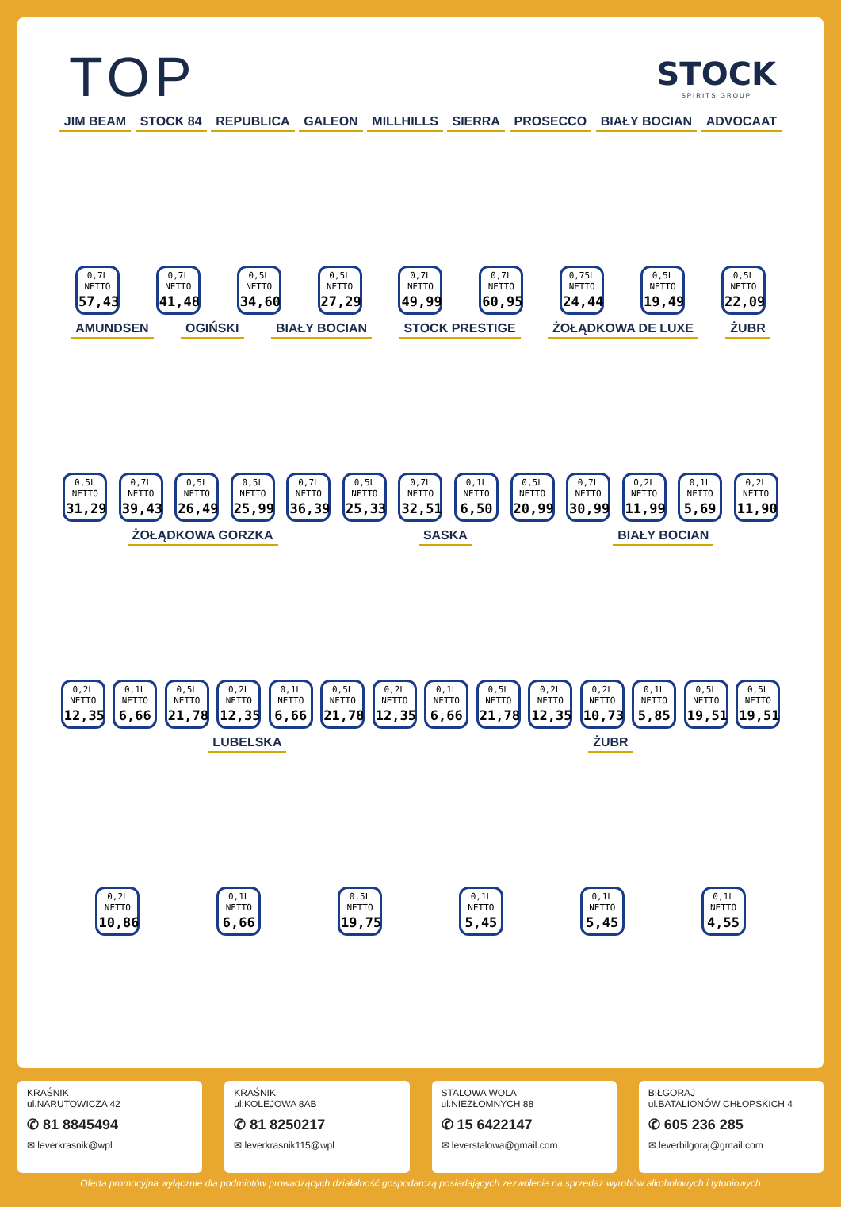TOP
STOCK
SPIRITS GROUP
JIM BEAM STOCK 84 REPUBLICA GALEON MILLHILLS SIERRA PROSECCO BIAŁY BOCIAN ADVOCAAT
0,7L NETTO
57,43
0,7L NETTO
41,48
0,5L NETTO
34,60
0,5L NETTO
27,29
0,7L NETTO
49,99
0,7L NETTO
60,95
0,75L NETTO
24,44
0,5L NETTO
19,49
0,5L NETTO
22,09
AMUNDSEN OGIŃSKI BIAŁY BOCIAN STOCK PRESTIGE ŻOŁĄDKOWA DE LUXE ŻUBR
0,5L NETTO
31,29
0,7L NETTO
39,43
0,5L NETTO
26,49
0,5L NETTO
25,99
0,7L NETTO
36,39
0,5L NETTO
25,33
0,7L NETTO
32,51
0,1L NETTO
6,50
0,5L NETTO
20,99
0,7L NETTO
30,99
0,2L NETTO
11,99
0,1L NETTO
5,69
0,2L NETTO
11,90
ŻOŁĄDKOWA GORZKA SASKA BIAŁY BOCIAN
0,2L NETTO
12,35
0,1L NETTO
6,66
0,5L NETTO
21,78
0,2L NETTO
12,35
0,1L NETTO
6,66
0,5L NETTO
21,78
0,2L NETTO
12,35
0,1L NETTO
6,66
0,5L NETTO
21,78
0,2L NETTO
12,35
0,2L NETTO
10,73
0,1L NETTO
5,85
0,5L NETTO
19,51
0,5L NETTO
19,51
LUBELSKA ŻUBR
0,2L NETTO
10,86
0,1L NETTO
6,66
0,5L NETTO
19,75
0,1L NETTO
5,45
0,1L NETTO
5,45
0,1L NETTO
4,55
KRAŚNIK
ul.NARUTOWICZA 42
✆ 81 8845494
✉ leverkrasnik@wpl
KRAŚNIK
ul.KOLEJOWA 8AB
✆ 81 8250217
✉ leverkrasnik115@wpl
STALOWA WOLA
ul.NIEZŁOMNYCH 88
✆ 15 6422147
✉ leverstalowa@gmail.com
BIŁGORAJ
ul.BATALIONÓW CHŁOPSKICH 4
✆ 605 236 285
✉ leverbilgoraj@gmail.com
Oferta promocyjna wyłącznie dla podmiotów prowadzących działalność gospodarczą posiadających zezwolenie na sprzedaż wyrobów alkoholowych i tytoniowych